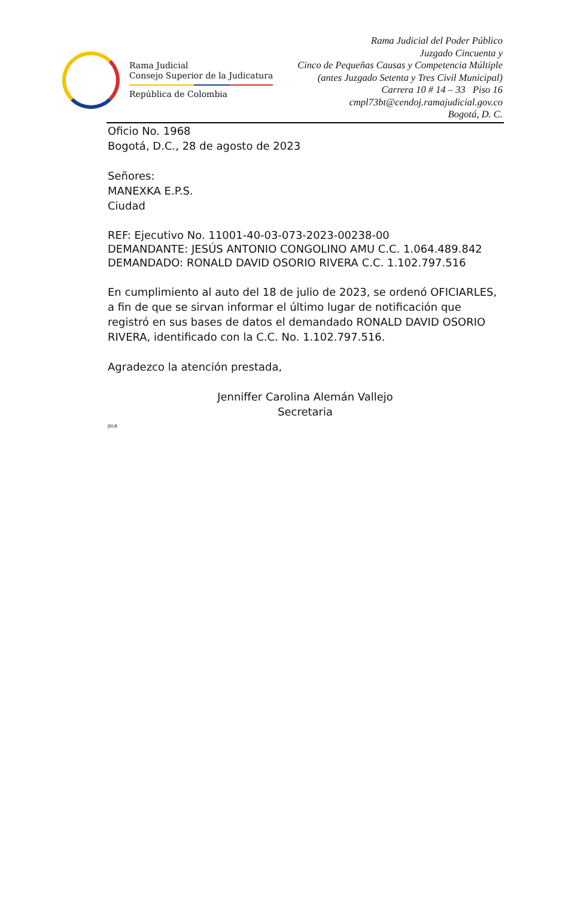Rama Judicial
Consejo Superior de la Judicatura
República de Colombia
Rama Judicial del Poder Público
Juzgado Cincuenta y
Cinco de Pequeñas Causas y Competencia Múltiple
(antes Juzgado Setenta y Tres Civil Municipal)
Carrera 10 # 14 – 33 Piso 16
cmpl73bt@cendoj.ramajudicial.gov.co
Bogotá, D. C.
Oficio No. 1968
Bogotá, D.C., 28 de agosto de 2023
Señores:
MANEXKA E.P.S.
Ciudad
REF: Ejecutivo No. 11001-40-03-073-2023-00238-00
DEMANDANTE: JESÚS ANTONIO CONGOLINO AMU C.C. 1.064.489.842
DEMANDADO: RONALD DAVID OSORIO RIVERA C.C. 1.102.797.516
En cumplimiento al auto del 18 de julio de 2023, se ordenó OFICIARLES, a fin de que se sirvan informar el último lugar de notificación que registró en sus bases de datos el demandado RONALD DAVID OSORIO RIVERA, identificado con la C.C. No. 1.102.797.516.
Agradezco la atención prestada,
Jenniffer Carolina Alemán Vallejo
Secretaria
JDLB